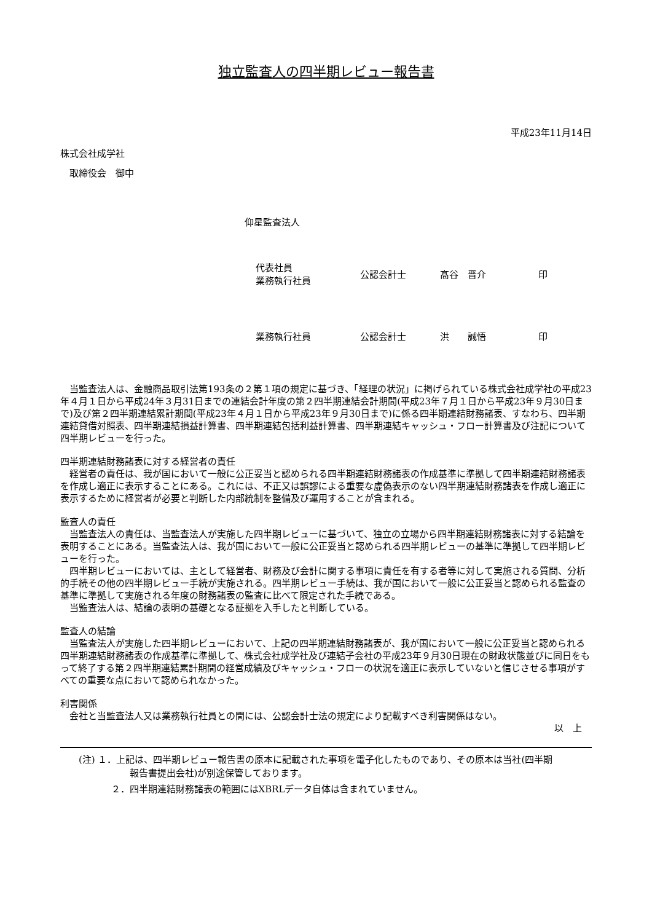独立監査人の四半期レビュー報告書
平成23年11月14日
株式会社成学社
取締役会　御中
仰星監査法人
代表社員
業務執行社員
公認会計士
髙谷　晋介
印
業務執行社員
公認会計士
洪　　誠悟
印
当監査法人は、金融商品取引法第193条の２第１項の規定に基づき、「経理の状況」に掲げられている株式会社成学社の平成23年４月１日から平成24年３月31日までの連結会計年度の第２四半期連結会計期間(平成23年７月１日から平成23年９月30日まで)及び第２四半期連結累計期間(平成23年４月１日から平成23年９月30日まで)に係る四半期連結財務諸表、すなわち、四半期連結貸借対照表、四半期連結損益計算書、四半期連結包括利益計算書、四半期連結キャッシュ・フロー計算書及び注記について四半期レビューを行った。
四半期連結財務諸表に対する経営者の責任
経営者の責任は、我が国において一般に公正妥当と認められる四半期連結財務諸表の作成基準に準拠して四半期連結財務諸表を作成し適正に表示することにある。これには、不正又は誤謬による重要な虚偽表示のない四半期連結財務諸表を作成し適正に表示するために経営者が必要と判断した内部統制を整備及び運用することが含まれる。
監査人の責任
当監査法人の責任は、当監査法人が実施した四半期レビューに基づいて、独立の立場から四半期連結財務諸表に対する結論を表明することにある。当監査法人は、我が国において一般に公正妥当と認められる四半期レビューの基準に準拠して四半期レビューを行った。
四半期レビューにおいては、主として経営者、財務及び会計に関する事項に責任を有する者等に対して実施される質問、分析的手続その他の四半期レビュー手続が実施される。四半期レビュー手続は、我が国において一般に公正妥当と認められる監査の基準に準拠して実施される年度の財務諸表の監査に比べて限定された手続である。
当監査法人は、結論の表明の基礎となる証拠を入手したと判断している。
監査人の結論
当監査法人が実施した四半期レビューにおいて、上記の四半期連結財務諸表が、我が国において一般に公正妥当と認められる四半期連結財務諸表の作成基準に準拠して、株式会社成学社及び連結子会社の平成23年９月30日現在の財政状態並びに同日をもって終了する第２四半期連結累計期間の経営成績及びキャッシュ・フローの状況を適正に表示していないと信じさせる事項がすべての重要な点において認められなかった。
利害関係
会社と当監査法人又は業務執行社員との間には、公認会計士法の規定により記載すべき利害関係はない。
以　上
(注) １．上記は、四半期レビュー報告書の原本に記載された事項を電子化したものであり、その原本は当社(四半期
報告書提出会社)が別途保管しております。
２．四半期連結財務諸表の範囲にはXBRLデータ自体は含まれていません。